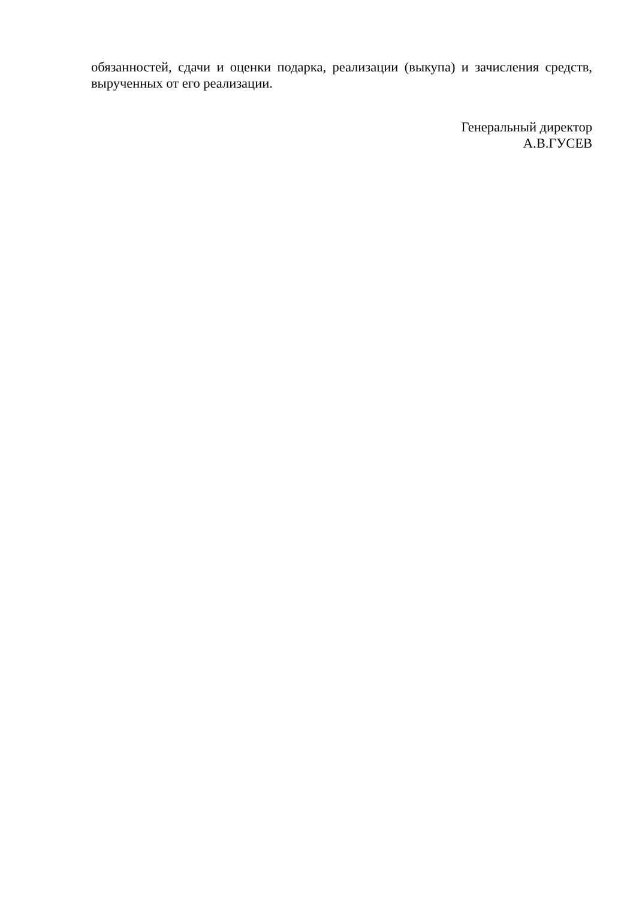обязанностей, сдачи и оценки подарка, реализации (выкупа) и зачисления средств, вырученных от его реализации.
Генеральный директор
А.В.ГУСЕВ